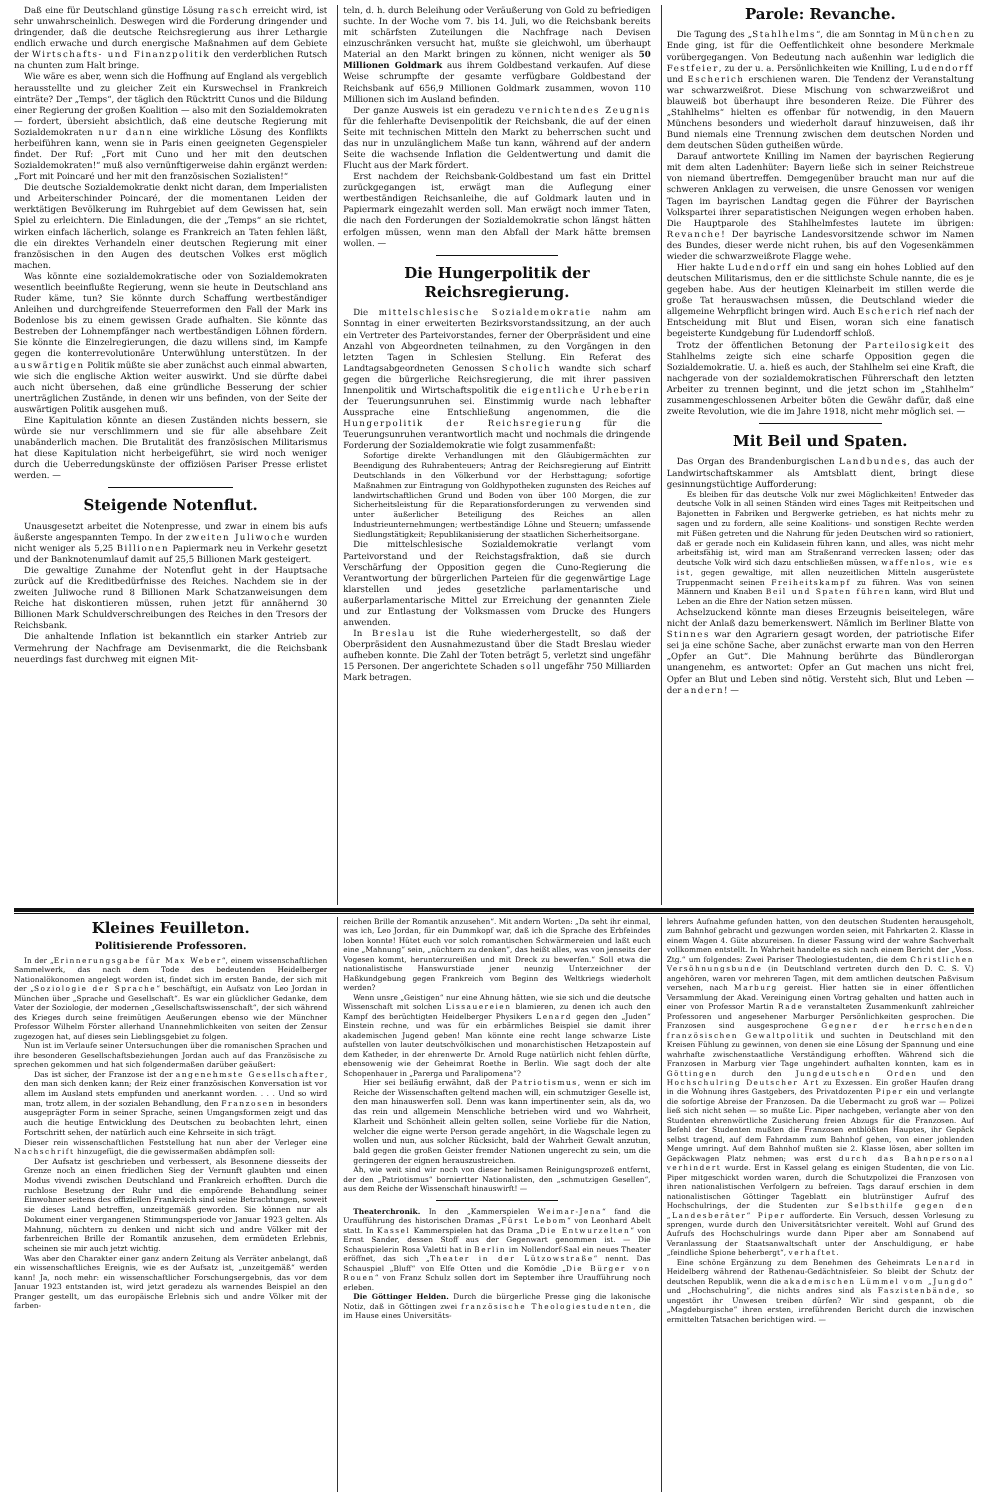Daß eine für Deutschland günstige Lösung rasch erreicht wird, ist sehr unwahrscheinlich. Deswegen wird die Forderung dringender und dringender, daß die deutsche Reichsregierung aus ihrer Lethargie endlich erwache und durch energische Maßnahmen auf dem Gebiete der Wirtschafts- und Finanzpolitik den verderblichen Rutsch na chunten zum Halt bringe.
Wie wäre es aber, wenn sich die Hoffnung auf England als vergeblich herausstellte und zu gleicher Zeit ein Kurswechsel in Frankreich einträte? Der „Temps“, der täglich den Rücktritt Cunos und die Bildung einer Regierung der großen Koalition — also mit den Sozialdemokraten — fordert, übersieht absichtlich, daß eine deutsche Regierung mit Sozialdemokraten nur dann eine wirkliche Lösung des Konflikts herbeiführen kann, wenn sie in Paris einen geeigneten Gegenspieler findet. Der Ruf: „Fort mit Cuno und her mit den deutschen Sozialdemokraten!“ muß also vernünftigerweise dahin ergänzt werden: „Fort mit Poincaré und her mit den französischen Sozialisten!“
Die deutsche Sozialdemokratie denkt nicht daran, dem Imperialisten und Arbeiterschinder Poincaré, der die momentanen Leiden der werktätigen Bevölkerung im Ruhrgebiet auf dem Gewissen hat, sein Spiel zu erleichtern. Die Einladungen, die der „Temps“ an sie richtet, wirken einfach lächerlich, solange es Frankreich an Taten fehlen läßt, die ein direktes Verhandeln einer deutschen Regierung mit einer französischen in den Augen des deutschen Volkes erst möglich machen.
Was könnte eine sozialdemokratische oder von Sozialdemokraten wesentlich beeinflußte Regierung, wenn sie heute in Deutschland ans Ruder käme, tun? Sie könnte durch Schaffung wertbeständiger Anleihen und durchgreifende Steuerreformen den Fall der Mark ins Bodenlose bis zu einem gewissen Grade aufhalten. Sie könnte das Bestreben der Lohnempfänger nach wertbeständigen Löhnen fördern. Sie könnte die Einzelregierungen, die dazu willens sind, im Kampfe gegen die konterrevolutionäre Unterwühlung unterstützen. In der auswärtigen Politik müßte sie aber zunächst auch einmal abwarten, wie sich die englische Aktion weiter auswirkt. Und sie dürfte dabei auch nicht übersehen, daß eine gründliche Besserung der schier unerträglichen Zustände, in denen wir uns befinden, von der Seite der auswärtigen Politik ausgehen muß.
Eine Kapitulation könnte an diesen Zuständen nichts bessern, sie würde sie nur verschlimmern und sie für alle absehbare Zeit unabänderlich machen. Die Brutalität des französischen Militarismus hat diese Kapitulation nicht herbeigeführt, sie wird noch weniger durch die Ueberredungskünste der offiziösen Pariser Presse erlistet werden. —
Steigende Notenflut.
Unausgesetzt arbeitet die Notenpresse, und zwar in einem bis aufs äußerste angespannten Tempo. In der zweiten Juliwoche wurden nicht weniger als 5,25 Billionen Papiermark neu in Verkehr gesetzt und der Banknotenumlauf damit auf 25,5 Billionen Mark gesteigert.
Die gewaltige Zunahme der Notenflut geht in der Hauptsache zurück auf die Kreditbedürfnisse des Reiches. Nachdem sie in der zweiten Juliwoche rund 8 Billionen Mark Schatzanweisungen dem Reiche hat diskontieren müssen, ruhen jetzt für annähernd 30 Billionen Mark Schuldverschreibungen des Reiches in den Tresors der Reichsbank.
Die anhaltende Inflation ist bekanntlich ein starker Antrieb zur Vermehrung der Nachfrage am Devisenmarkt, die die Reichsbank neuerdings fast durchweg mit eignen Mit-
teln, d. h. durch Beleihung oder Veräußerung von Gold zu befriedigen suchte. In der Woche vom 7. bis 14. Juli, wo die Reichsbank bereits mit schärfsten Zuteilungen die Nachfrage nach Devisen einzuschränken versucht hat, mußte sie gleichwohl, um überhaupt Material an den Markt bringen zu können, nicht weniger als 50 Millionen Goldmark aus ihrem Goldbestand verkaufen. Auf diese Weise schrumpfte der gesamte verfügbare Goldbestand der Reichsbank auf 656,9 Millionen Goldmark zusammen, wovon 110 Millionen sich im Ausland befinden.
Der ganze Ausweis ist ein geradezu vernichtendes Zeugnis für die fehlerhafte Devisenpolitik der Reichsbank, die auf der einen Seite mit technischen Mitteln den Markt zu beherrschen sucht und das nur in unzulänglichem Maße tun kann, während auf der andern Seite die wachsende Inflation die Geldentwertung und damit die Flucht aus der Mark fördert.
Erst nachdem der Reichsbank-Goldbestand um fast ein Drittel zurückgegangen ist, erwägt man die Auflegung einer wertbeständigen Reichsanleihe, die auf Goldmark lauten und in Papiermark eingezahlt werden soll. Man erwägt noch immer Taten, die nach den Forderungen der Sozialdemokratie schon längst hätten erfolgen müssen, wenn man den Abfall der Mark hätte bremsen wollen. —
Die Hungerpolitik der Reichsregierung.
Die mittelschlesische Sozialdemokratie nahm am Sonntag in einer erweiterten Bezirksvorstandssitzung, an der auch ein Vertreter des Parteivorstandes, ferner der Oberpräsident und eine Anzahl von Abgeordneten teilnahmen, zu den Vorgängen in den letzten Tagen in Schlesien Stellung. Ein Referat des Landtagsabgeordneten Genossen Scholich wandte sich scharf gegen die bürgerliche Reichsregierung, die mit ihrer passiven Innenpolitik und Wirtschaftspolitik die eigentliche Urheberin der Teuerungsunruhen sei. Einstimmig wurde nach lebhafter Aussprache eine Entschließung angenommen, die die Hungerpolitik der Reichsregierung für die Teuerungsunruhen verantwortlich macht und nochmals die dringende Forderung der Sozialdemokratie wie folgt zusammenfaßt:
Sofortige direkte Verhandlungen mit den Gläubigermächten zur Beendigung des Ruhrabenteuers; Antrag der Reichsregierung auf Eintritt Deutschlands in den Völkerbund vor der Herbsttagung; sofortige Maßnahmen zur Eintragung von Goldhypotheken zugunsten des Reiches auf landwirtschaftlichen Grund und Boden von über 100 Morgen, die zur Sicherheitsleistung für die Reparationsforderungen zu verwenden sind unter äußerlicher Beteiligung des Reiches an allen Industrieunternehmungen; wertbeständige Löhne und Steuern; umfassende Siedlungstätigkeit; Republikanisierung der staatlichen Sicherheitsorgane.
Die mittelschlesische Sozialdemokratie verlangt vom Parteivorstand und der Reichstagsfraktion, daß sie durch Verschärfung der Opposition gegen die Cuno-Regierung die Verantwortung der bürgerlichen Parteien für die gegenwärtige Lage klarstellen und jedes gesetzliche parlamentarische und außerparlamentarische Mittel zur Erreichung der genannten Ziele und zur Entlastung der Volksmassen vom Drucke des Hungers anwenden.
In Breslau ist die Ruhe wiederhergestellt, so daß der Oberpräsident den Ausnahmezustand über die Stadt Breslau wieder aufheben konnte. Die Zahl der Toten beträgt 5, verletzt sind ungefähr 15 Personen. Der angerichtete Schaden soll ungefähr 750 Milliarden Mark betragen.
Parole: Revanche.
Die Tagung des „Stahlhelms“, die am Sonntag in München zu Ende ging, ist für die Oeffentlichkeit ohne besondere Merkmale vorübergegangen. Von Bedeutung nach außenhin war lediglich die Festfeier, zu der u. a. Persönlichkeiten wie Knilling, Ludendorff und Escherich erschienen waren. Die Tendenz der Veranstaltung war schwarzweißrot. Diese Mischung von schwarzweißrot und blauweiß bot überhaupt ihre besonderen Reize. Die Führer des „Stahlhelms“ hielten es offenbar für notwendig, in den Mauern Münchens besonders und wiederholt darauf hinzuweisen, daß ihr Bund niemals eine Trennung zwischen dem deutschen Norden und dem deutschen Süden gutheißen würde.
Darauf antwortete Knilling im Namen der bayrischen Regierung mit dem alten Ladenhüter: Bayern ließe sich in seiner Reichstreue von niemand übertreffen. Demgegenüber braucht man nur auf die schweren Anklagen zu verweisen, die unsre Genossen vor wenigen Tagen im bayrischen Landtag gegen die Führer der Bayrischen Volkspartei ihrer separatistischen Neigungen wegen erhoben haben. Die Hauptparole des Stahlhelmfestes lautete im übrigen: Revanche! Der bayrische Landesvorsitzende schwor im Namen des Bundes, dieser werde nicht ruhen, bis auf den Vogesenkämmen wieder die schwarzweißrote Flagge wehe.
Hier hakte Ludendorff ein und sang ein hohes Loblied auf den deutschen Militarismus, den er die sittlichste Schule nannte, die es je gegeben habe. Aus der heutigen Kleinarbeit im stillen werde die große Tat herauswachsen müssen, die Deutschland wieder die allgemeine Wehrpflicht bringen wird. Auch Escherich rief nach der Entscheidung mit Blut und Eisen, woran sich eine fanatisch begeisterte Kundgebung für Ludendorff schloß.
Trotz der öffentlichen Betonung der Parteilosigkeit des Stahlhelms zeigte sich eine scharfe Opposition gegen die Sozialdemokratie. U. a. hieß es auch, der Stahlhelm sei eine Kraft, die nachgerade von der sozialdemokratischen Führerschaft den letzten Arbeiter zu trennen beginnt, und die jetzt schon im „Stahlhelm“ zusammengeschlossenen Arbeiter böten die Gewähr dafür, daß eine zweite Revolution, wie die im Jahre 1918, nicht mehr möglich sei. —
Mit Beil und Spaten.
Das Organ des Brandenburgischen Landbundes, das auch der Landwirtschaftskammer als Amtsblatt dient, bringt diese gesinnungstüchtige Aufforderung:
Es bleiben für das deutsche Volk nur zwei Möglichkeiten! Entweder das deutsche Volk in all seinen Ständen wird eines Tages mit Reitpeitschen und Bajonetten in Fabriken und Bergwerke getrieben, es hat nichts mehr zu sagen und zu fordern, alle seine Koalitions- und sonstigen Rechte werden mit Füßen getreten und die Nahrung für jeden Deutschen wird so rationiert, daß er gerade noch ein Kulidasein führen kann, und alles, was nicht mehr arbeitsfähig ist, wird man am Straßenrand verrecken lassen; oder das deutsche Volk wird sich dazu entschließen müssen, waffenlos, wie es ist, gegen gewaltige, mit allen neuzeitlichen Mitteln ausgerüstete Truppenmacht seinen Freiheitskampf zu führen. Was von seinen Männern und Knaben Beil und Spaten führen kann, wird Blut und Leben an die Ehre der Nation setzen müssen.
Achselzuckend könnte man dieses Erzeugnis beiseitelegen, wäre nicht der Anlaß dazu bemerkenswert. Nämlich im Berliner Blatte von Stinnes war den Agrariern gesagt worden, der patriotische Eifer sei ja eine schöne Sache, aber zunächst erwarte man von den Herren „Opfer an Gut“. Die Mahnung berührte das Bündlerorgan unangenehm, es antwortet: Opfer an Gut machen uns nicht frei, Opfer an Blut und Leben sind nötig. Versteht sich, Blut und Leben — der andern! —
Kleines Feuilleton.
Politisierende Professoren.
In der „Erinnerungsgabe für Max Weber“, einem wissenschaftlichen Sammelwerk, das nach dem Tode des bedeutenden Heidelberger Nationalökonomen angelegt worden ist, findet sich im ersten Bande, der sich mit der „Soziologie der Sprache“ beschäftigt, ein Aufsatz von Leo Jordan in München über „Sprache und Gesellschaft“. Es war ein glücklicher Gedanke, dem Vater der Soziologie, der modernen „Gesellschaftswissenschaft“, der sich während des Krieges durch seine freimütigen Aeußerungen ebenso wie der Münchner Professor Wilhelm Förster allerhand Unannehmlichkeiten von seiten der Zensur zugezogen hat, auf dieses sein Lieblingsgebiet zu folgen.
Nun ist im Verlaufe seiner Untersuchungen über die romanischen Sprachen und ihre besonderen Gesellschaftsbeziehungen Jordan auch auf das Französische zu sprechen gekommen und hat sich folgendermaßen darüber geäußert:
Das ist sicher, der Franzose ist der angenehmste Gesellschafter, den man sich denken kann; der Reiz einer französischen Konversation ist vor allem im Ausland stets empfunden und anerkannt worden. . . . Und so wird man, trotz allem, in der sozialen Behandlung, den Franzosen in besonders ausgeprägter Form in seiner Sprache, seinen Umgangsformen zeigt und das auch die heutige Entwicklung des Deutschen zu beobachten lehrt, einen Fortschritt sehen, der natürlich auch eine Kehrseite in sich trägt.
Dieser rein wissenschaftlichen Feststellung hat nun aber der Verleger eine Nachschrift hinzugefügt, die die gewissermaßen abdämpfen soll:
Der Aufsatz ist geschrieben und verbessert, als Besonnene diesseits der Grenze noch an einen friedlichen Sieg der Vernunft glaubten und einen Modus vivendi zwischen Deutschland und Frankreich erhofften. Durch die ruchlose Besetzung der Ruhr und die empörende Behandlung seiner Einwohner seitens des offiziellen Frankreich sind seine Betrachtungen, soweit sie dieses Land betreffen, unzeitgemäß geworden. Sie können nur als Dokument einer vergangenen Stimmungsperiode vor Januar 1923 gelten. Als Mahnung, nüchtern zu denken und nicht sich und andre Völker mit der farbenreichen Brille der Romantik anzusehen, dem ermüdeten Erlebnis, scheinen sie mir auch jetzt wichtig.
Was aber den Charakter einer ganz andern Zeitung als Verräter anbelangt, daß ein wissenschaftliches Ereignis, wie es der Aufsatz ist, „unzeitgemäß“ werden kann! Ja, noch mehr: ein wissenschaftlicher Forschungsergebnis, das vor dem Januar 1923 entstanden ist, wird jetzt geradezu als warnendes Beispiel an den Pranger gestellt, um das europäische Erlebnis sich und andre Völker mit der farben-
reichen Brille der Romantik anzusehen“. Mit andern Worten: „Da seht ihr einmal, was ich, Leo Jordan, für ein Dummkopf war, daß ich die Sprache des Erbfeindes loben konnte! Hütet euch vor solch romantischen Schwärmereien und laßt euch eine „Mahnung“ sein, „nüchtern zu denken“, das heißt alles, was von jenseits der Vogesen kommt, herunterzureißen und mit Dreck zu bewerfen.“ Soll etwa die nationalistische Hanswurstiade jener neunzig Unterzeichner der Haßkundgebung gegen Frankreich vom Beginn des Weltkriegs wiederholt werden?
Wenn unsre „Geistigen“ nur eine Ahnung hätten, wie sie sich und die deutsche Wissenschaft mit solchen Lissauereien blamieren, zu denen ich auch den Kampf des berüchtigten Heidelberger Physikers Lenard gegen den „Juden“ Einstein rechne, und was für ein erbärmliches Beispiel sie damit ihrer akademischen Jugend geben! Man könnte eine recht lange schwarze Liste aufstellen von lauter deutschvölkischen und monarchistischen Hetzapostein auf dem Katheder, in der ehrenwerte Dr. Arnold Ruge natürlich nicht fehlen dürfte, ebensowenig wie der Geheimrat Roethe in Berlin. Wie sagt doch der alte Schopenhauer in „Parerga und Paralipomena“?
Hier sei beiläufig erwähnt, daß der Patriotismus, wenn er sich im Reiche der Wissenschaften geltend machen will, ein schmutziger Geselle ist, den man hinauswerfen soll. Denn was kann impertinenter sein, als da, wo das rein und allgemein Menschliche betrieben wird und wo Wahrheit, Klarheit und Schönheit allein gelten sollen, seine Vorliebe für die Nation, welcher die eigne werte Person gerade angehört, in die Wagschale legen zu wollen und nun, aus solcher Rücksicht, bald der Wahrheit Gewalt anzutun, bald gegen die großen Geister fremder Nationen ungerecht zu sein, um die geringeren der eignen herauszustreichen.
Ah, wie weit sind wir noch von dieser heilsamen Reinigungsprozeß entfernt, der den „Patriotismus“ borniertter Nationalisten, den „schmutzigen Gesellen“, aus dem Reiche der Wissenschaft hinauswirft! —
Theaterchronik. In den „Kammerspielen Weimar-Jena“ fand die Uraufführung des historischen Dramas „Fürst Lebom“ von Leonhard Abelt statt. In Kassel Kammerspielen hat das Drama „Die Entwurzelten“ von Ernst Sander, dessen Stoff aus der Gegenwart genommen ist. — Die Schauspielerin Rosa Valetti hat in Berlin im Nollendorf-Saal ein neues Theater eröffnet, das sich „Theater in der Lützowstraße“ nennt. Das Schauspiel „Bluff“ von Elfe Otten und die Komödie „Die Bürger von Rouen“ von Franz Schulz sollen dort im September ihre Uraufführung noch erleben.
Die Göttinger Helden. Durch die bürgerliche Presse ging die lakonische Notiz, daß in Göttingen zwei französische Theologiestudenten, die im Hause eines Universitäts-
lehrers Aufnahme gefunden hatten, von den deutschen Studenten herausgeholt, zum Bahnhof gebracht und gezwungen worden seien, mit Fahrkarten 2. Klasse in einem Wagen 4. Güte abzureisen. In dieser Fassung wird der wahre Sachverhalt vollkommen entstellt. In Wahrheit handelte es sich nach einem Bericht der „Voss. Ztg.“ um folgendes: Zwei Pariser Theologiestudenten, die dem Christlichen Versöhnungsbunde (in Deutschland vertreten durch den D. C. S. V.) angehören, waren vor mehreren Tagen, mit dem amtlichen deutschen Paßvisum versehen, nach Marburg gereist. Hier hatten sie in einer öffentlichen Versammlung der Akad. Vereinigung einen Vortrag gehalten und hatten auch in einer von Professor Martin Rade veranstalteten Zusammenkunft zahlreicher Professoren und angesehener Marburger Persönlichkeiten gesprochen. Die Franzosen sind ausgesprochene Gegner der herrschenden französischen Gewaltpolitik und suchten in Deutschland mit den Kreisen Fühlung zu gewinnen, von denen sie eine Lösung der Spannung und eine wahrhafte zwischenstaatliche Verständigung erhofften. Während sich die Franzosen in Marburg vier Tage ungehindert aufhalten konnten, kam es in Göttingen durch den Jungdeutschen Orden und den Hochschulring Deutscher Art zu Exzessen. Ein großer Haufen drang in die Wohnung ihres Gastgebers, des Privatdozenten Piper ein und verlangte die sofortige Abreise der Franzosen. Da die Uebermacht zu groß war — Polizei ließ sich nicht sehen — so mußte Lic. Piper nachgeben, verlangte aber von den Studenten ehrenwörtliche Zusicherung freien Abzugs für die Franzosen. Auf Befehl der Studenten mußten die Franzosen entblößten Hauptes, ihr Gepäck selbst tragend, auf dem Fahrdamm zum Bahnhof gehen, von einer johlenden Menge umringt. Auf dem Bahnhof mußten sie 2. Klasse lösen, aber sollten im Gepäckwagen Platz nehmen; was erst durch das Bahnpersonal verhindert wurde. Erst in Kassel gelang es einigen Studenten, die von Lic. Piper mitgeschickt worden waren, durch die Schutzpolizei die Franzosen von ihren nationalistischen Verfolgern zu befreien. Tags darauf erschien in dem nationalistischen Göttinger Tageblatt ein blutrünstiger Aufruf des Hochschulrings, der die Studenten zur Selbsthilfe gegen den „Landesberäter“ Piper aufforderte. Ein Versuch, dessen Vorlesung zu sprengen, wurde durch den Universitätsrichter vereitelt. Wohl auf Grund des Aufrufs des Hochschulrings wurde dann Piper aber am Sonnabend auf Veranlassung der Staatsanwaltschaft unter der Anschuldigung, er habe „feindliche Spione beherbergt“, verhaftet.
Eine schöne Ergänzung zu dem Benehmen des Geheimrats Lenard in Heidelberg während der Rathenau-Gedächtnisfeier. So bleibt der Schutz der deutschen Republik, wenn die akademischen Lümmel vom „Jungdo“ und „Hochschulring“, die nichts andres sind als Faszistenbände, so ungestört ihr Unwesen treiben dürfen? Wir sind gespannt, ob die „Magdeburgische“ ihren ersten, irreführenden Bericht durch die inzwischen ermittelten Tatsachen berichtigen wird. —